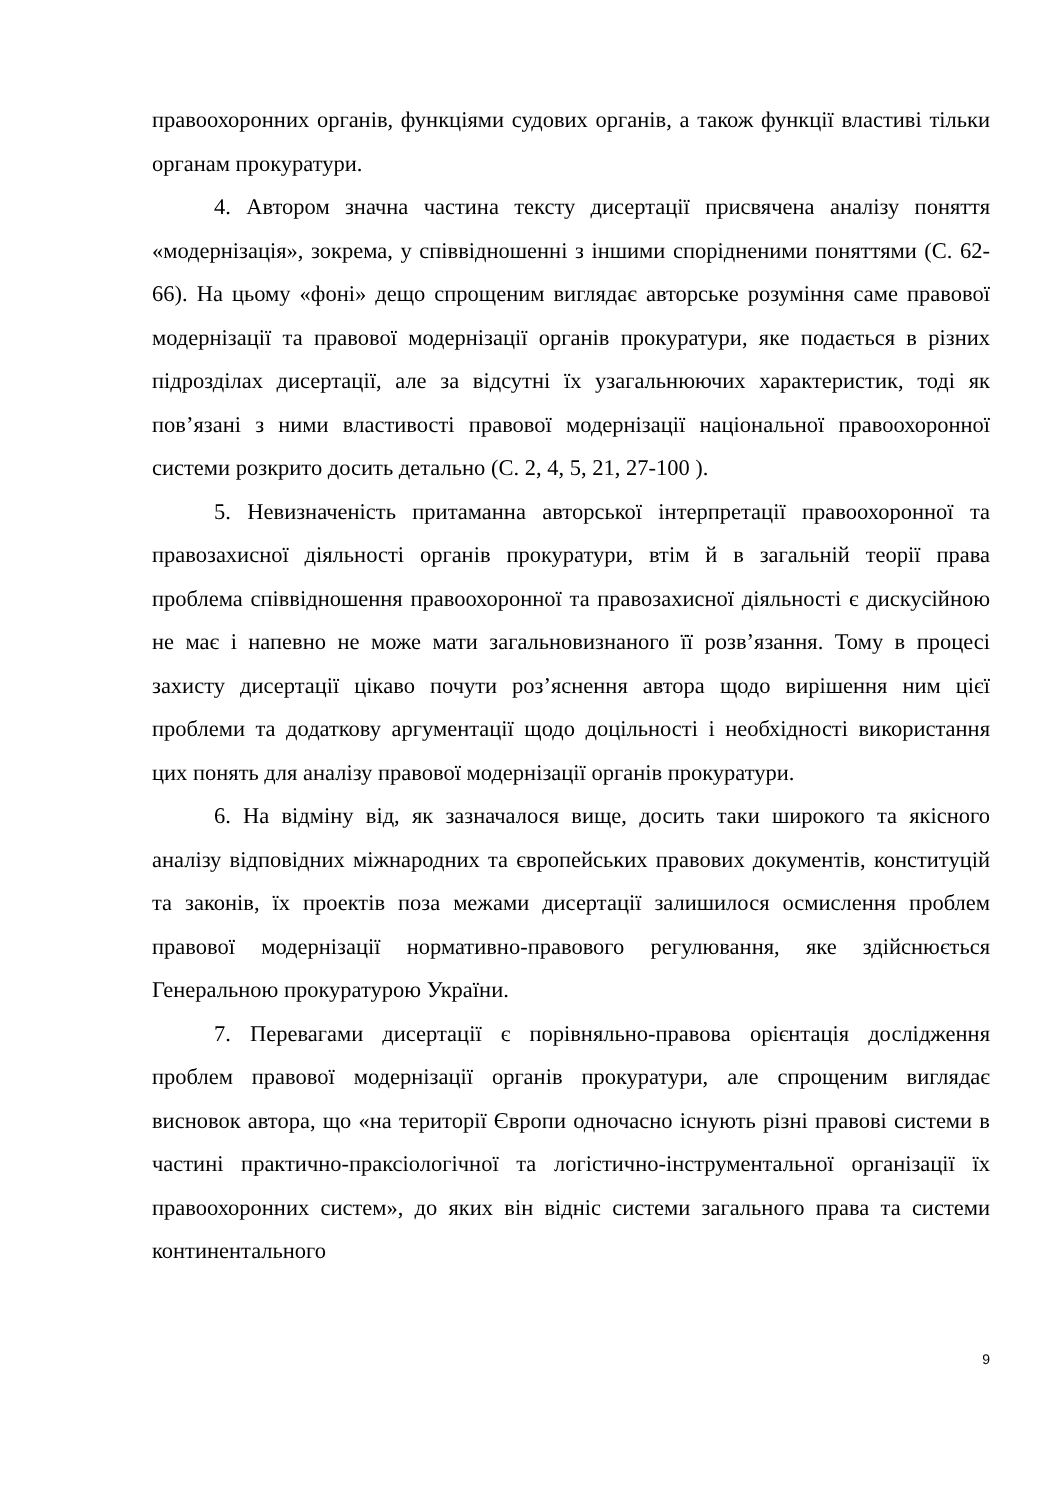правоохоронних органів, функціями судових органів, а також функції властиві тільки органам прокуратури.
4. Автором значна частина тексту дисертації присвячена аналізу поняття «модернізація», зокрема, у співвідношенні з іншими спорідненими поняттями (С. 62-66). На цьому «фоні» дещо спрощеним виглядає авторське розуміння саме правової модернізації та правової модернізації органів прокуратури, яке подається в різних підрозділах дисертації, але за відсутні їх узагальнюючих характеристик, тоді як пов’язані з ними властивості правової модернізації національної правоохоронної системи розкрито досить детально (С. 2, 4, 5, 21, 27-100 ).
5. Невизначеність притаманна авторської інтерпретації правоохоронної та правозахисної діяльності органів прокуратури, втім й в загальній теорії права проблема співвідношення правоохоронної та правозахисної діяльності є дискусійною не має і напевно не може мати загальновизнаного її розв’язання. Тому в процесі захисту дисертації цікаво почути роз’яснення автора щодо вирішення ним цієї проблеми та додаткову аргументації щодо доцільності і необхідності використання цих понять для аналізу правової модернізації органів прокуратури.
6. На відміну від, як зазначалося вище, досить таки широкого та якісного аналізу відповідних міжнародних та європейських правових документів, конституцій та законів, їх проектів поза межами дисертації залишилося осмислення проблем правової модернізації нормативно-правового регулювання, яке здійснюється Генеральною прокуратурою України.
7. Перевагами дисертації є порівняльно-правова орієнтація дослідження проблем правової модернізації органів прокуратури, але спрощеним виглядає висновок автора, що «на території Європи одночасно існують різні правові системи в частині практично-праксіологічної та логістично-інструментальної організації їх правоохоронних систем», до яких він відніс системи загального права та системи континентального
9